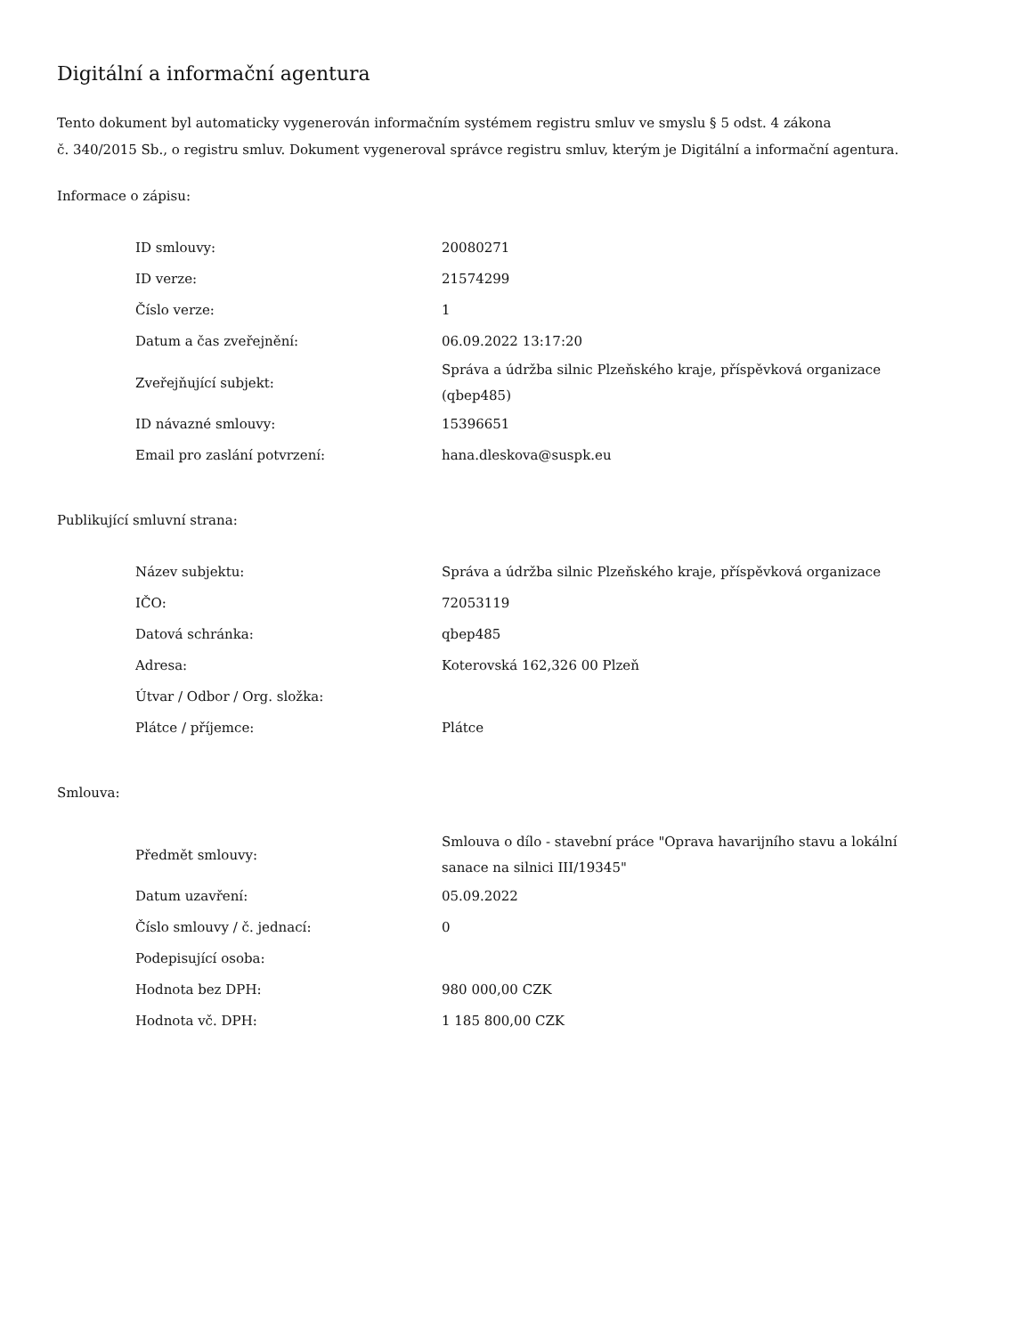Digitální a informační agentura
Tento dokument byl automaticky vygenerován informačním systémem registru smluv ve smyslu § 5 odst. 4 zákona
č. 340/2015 Sb., o registru smluv. Dokument vygeneroval správce registru smluv, kterým je Digitální a informační agentura.
Informace o zápisu:
| ID smlouvy: | 20080271 |
| ID verze: | 21574299 |
| Číslo verze: | 1 |
| Datum a čas zveřejnění: | 06.09.2022 13:17:20 |
| Zveřejňující subjekt: | Správa a údržba silnic Plzeňského kraje, příspěvková organizace (qbep485) |
| ID návazné smlouvy: | 15396651 |
| Email pro zaslání potvrzení: | hana.dleskova@suspk.eu |
Publikující smluvní strana:
| Název subjektu: | Správa a údržba silnic Plzeňského kraje, příspěvková organizace |
| IČO: | 72053119 |
| Datová schránka: | qbep485 |
| Adresa: | Koterovská 162,326 00 Plzeň |
| Útvar / Odbor / Org. složka: | |
| Plátce / příjemce: | Plátce |
Smlouva:
| Předmět smlouvy: | Smlouva o dílo - stavební práce "Oprava havarijního stavu a lokální sanace na silnici III/19345" |
| Datum uzavření: | 05.09.2022 |
| Číslo smlouvy / č. jednací: | 0 |
| Podepisující osoba: | |
| Hodnota bez DPH: | 980 000,00 CZK |
| Hodnota vč. DPH: | 1 185 800,00 CZK |